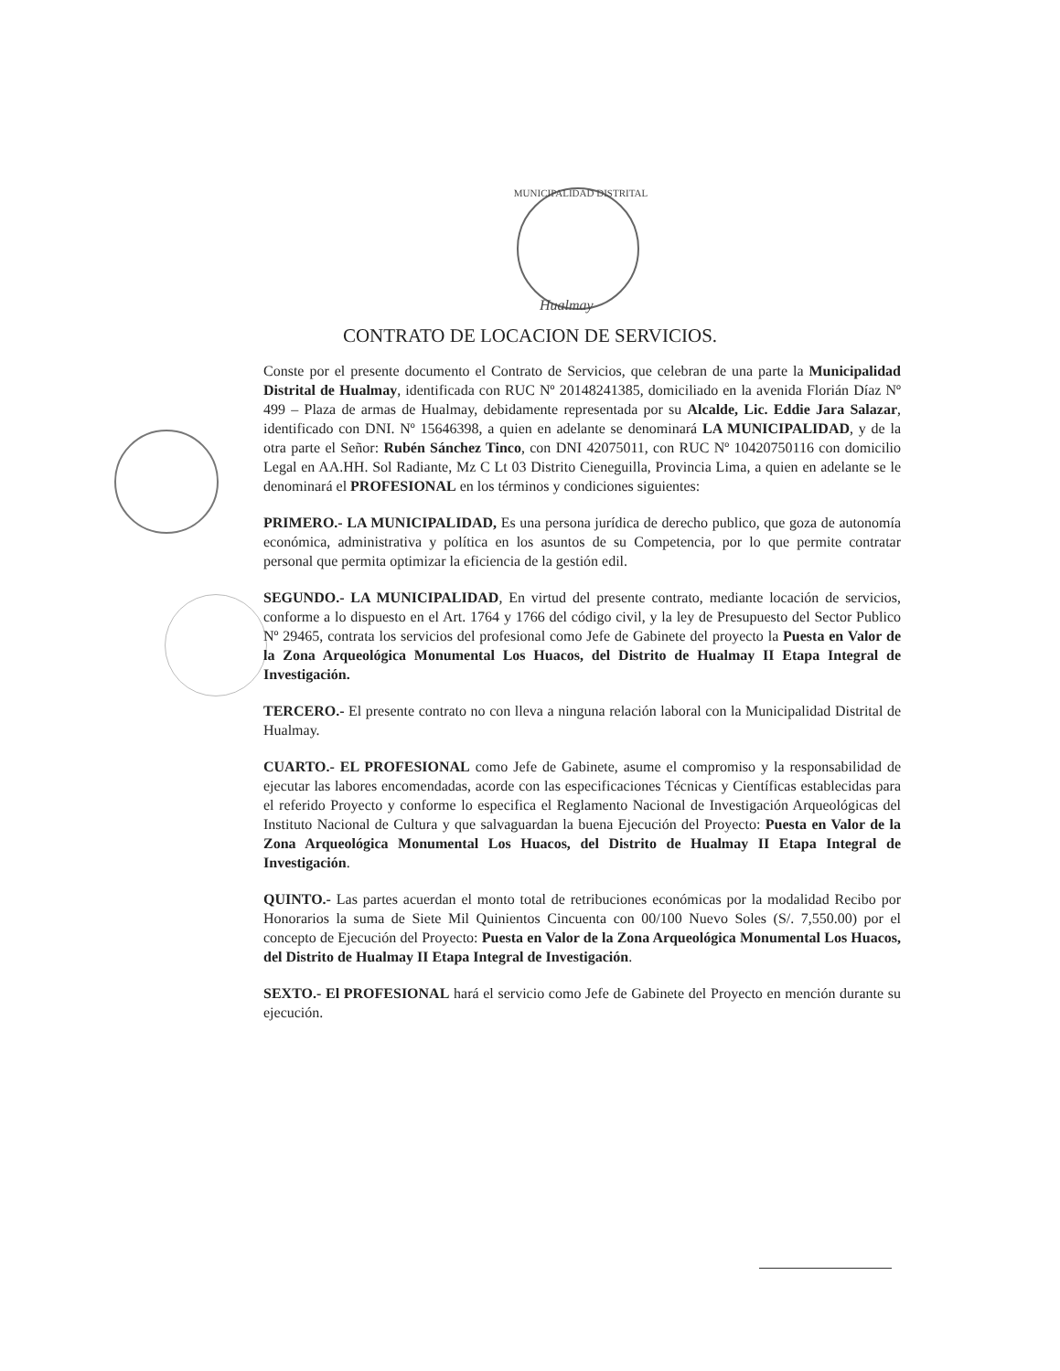MUNICIPALIDAD DISTRITAL
Hualmay
CONTRATO DE LOCACION DE SERVICIOS.
Conste por el presente documento el Contrato de Servicios, que celebran de una parte la Municipalidad Distrital de Hualmay, identificada con RUC Nº 20148241385, domiciliado en la avenida Florián Díaz Nº 499 – Plaza de armas de Hualmay, debidamente representada por su Alcalde, Lic. Eddie Jara Salazar, identificado con DNI. Nº 15646398, a quien en adelante se denominará LA MUNICIPALIDAD, y de la otra parte el Señor: Rubén Sánchez Tinco, con DNI 42075011, con RUC Nº 10420750116 con domicilio Legal en AA.HH. Sol Radiante, Mz C Lt 03 Distrito Cieneguilla, Provincia Lima, a quien en adelante se le denominará el PROFESIONAL en los términos y condiciones siguientes:
PRIMERO.- LA MUNICIPALIDAD, Es una persona jurídica de derecho publico, que goza de autonomía económica, administrativa y política en los asuntos de su Competencia, por lo que permite contratar personal que permita optimizar la eficiencia de la gestión edil.
SEGUNDO.- LA MUNICIPALIDAD, En virtud del presente contrato, mediante locación de servicios, conforme a lo dispuesto en el Art. 1764 y 1766 del código civil, y la ley de Presupuesto del Sector Publico Nº 29465, contrata los servicios del profesional como Jefe de Gabinete del proyecto la Puesta en Valor de la Zona Arqueológica Monumental Los Huacos, del Distrito de Hualmay II Etapa Integral de Investigación.
TERCERO.- El presente contrato no con lleva a ninguna relación laboral con la Municipalidad Distrital de Hualmay.
CUARTO.- EL PROFESIONAL como Jefe de Gabinete, asume el compromiso y la responsabilidad de ejecutar las labores encomendadas, acorde con las especificaciones Técnicas y Científicas establecidas para el referido Proyecto y conforme lo especifica el Reglamento Nacional de Investigación Arqueológicas del Instituto Nacional de Cultura y que salvaguardan la buena Ejecución del Proyecto: Puesta en Valor de la Zona Arqueológica Monumental Los Huacos, del Distrito de Hualmay II Etapa Integral de Investigación.
QUINTO.- Las partes acuerdan el monto total de retribuciones económicas por la modalidad Recibo por Honorarios la suma de Siete Mil Quinientos Cincuenta con 00/100 Nuevo Soles (S/. 7,550.00) por el concepto de Ejecución del Proyecto: Puesta en Valor de la Zona Arqueológica Monumental Los Huacos, del Distrito de Hualmay II Etapa Integral de Investigación.
SEXTO.- El PROFESIONAL hará el servicio como Jefe de Gabinete del Proyecto en mención durante su ejecución.